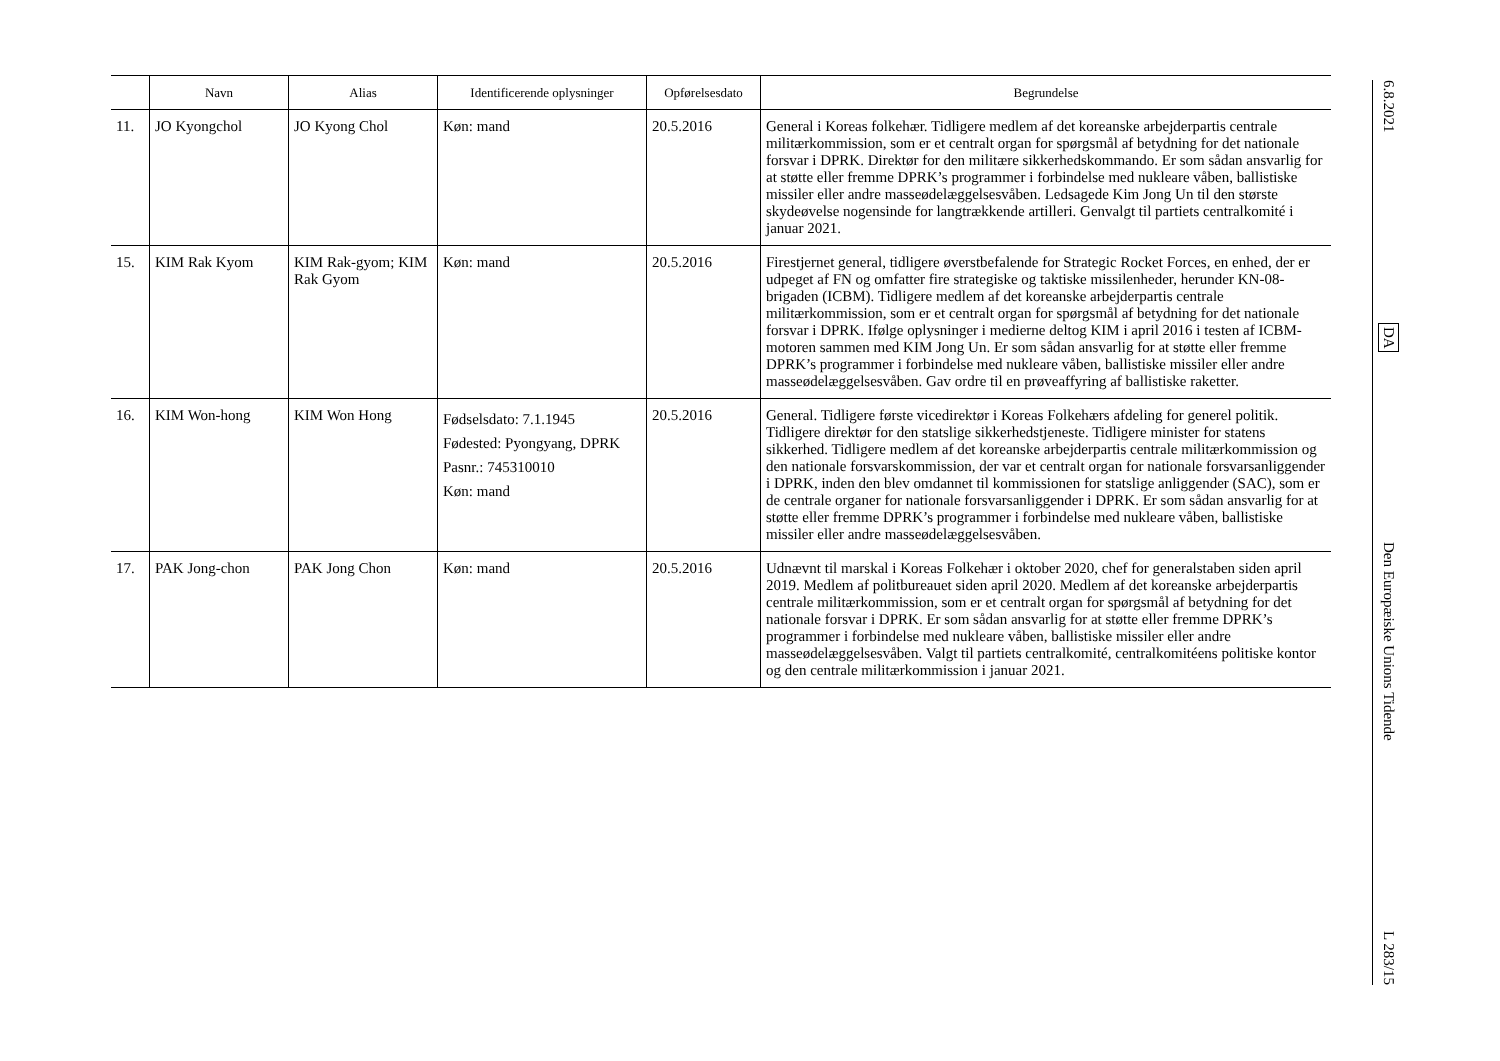| | Navn | Alias | Identificerende oplysninger | Opførelsesdato | Begrundelse |
| --- | --- | --- | --- | --- | --- |
| 11. | JO Kyongchol | JO Kyong Chol | Køn: mand | 20.5.2016 | General i Koreas folkehær. Tidligere medlem af det koreanske arbejderpartis centrale militærkommission, som er et centralt organ for spørgsmål af betydning for det nationale forsvar i DPRK. Direktør for den militære sikkerhedskommando. Er som sådan ansvarlig for at støtte eller fremme DPRK’s programmer i forbindelse med nukleare våben, ballistiske missiler eller andre masseødelæggelsesvåben. Ledsagede Kim Jong Un til den største skydeøvelse nogensinde for langtrækkende artilleri. Genvalgt til partiets centralkomité i januar 2021. |
| 15. | KIM Rak Kyom | KIM Rak-gyom; KIM Rak Gyom | Køn: mand | 20.5.2016 | Firestjernet general, tidligere øverstbefalende for Strategic Rocket Forces, en enhed, der er udpeget af FN og omfatter fire strategiske og taktiske missilenheder, herunder KN-08-brigaden (ICBM). Tidligere medlem af det koreanske arbejderpartis centrale militærkommission, som er et centralt organ for spørgsmål af betydning for det nationale forsvar i DPRK. Ifølge oplysninger i medierne deltog KIM i april 2016 i testen af ICBM-motoren sammen med KIM Jong Un. Er som sådan ansvarlig for at støtte eller fremme DPRK’s programmer i forbindelse med nukleare våben, ballistiske missiler eller andre masseødelæggelsesvåben. Gav ordre til en prøveaffyring af ballistiske raketter. |
| 16. | KIM Won-hong | KIM Won Hong | Fødselsdato: 7.1.1945 Fødested: Pyongyang, DPRK Pasnr.: 745310010 Køn: mand | 20.5.2016 | General. Tidligere første vicedirektør i Koreas Folkehærs afdeling for generel politik. Tidligere direktør for den statslige sikkerhedstjeneste. Tidligere minister for statens sikkerhed. Tidligere medlem af det koreanske arbejderpartis centrale militærkommission og den nationale forsvarskommission, der var et centralt organ for nationale forsvarsanliggender i DPRK, inden den blev omdannet til kommissionen for statslige anliggender (SAC), som er de centrale organer for nationale forsvarsanliggender i DPRK. Er som sådan ansvarlig for at støtte eller fremme DPRK’s programmer i forbindelse med nukleare våben, ballistiske missiler eller andre masseødelæggelsesvåben. |
| 17. | PAK Jong-chon | PAK Jong Chon | Køn: mand | 20.5.2016 | Udnævnt til marskal i Koreas Folkehær i oktober 2020, chef for generalstaben siden april 2019. Medlem af politbureauet siden april 2020. Medlem af det koreanske arbejderpartis centrale militærkommission, som er et centralt organ for spørgsmål af betydning for det nationale forsvar i DPRK. Er som sådan ansvarlig for at støtte eller fremme DPRK’s programmer i forbindelse med nukleare våben, ballistiske missiler eller andre masseødelæggelsesvåben. Valgt til partiets centralkomité, centralkomitéens politiske kontor og den centrale militærkommission i januar 2021. |
6.8.2021
DA
Den Europæiske Unions Tidende
L 283/15